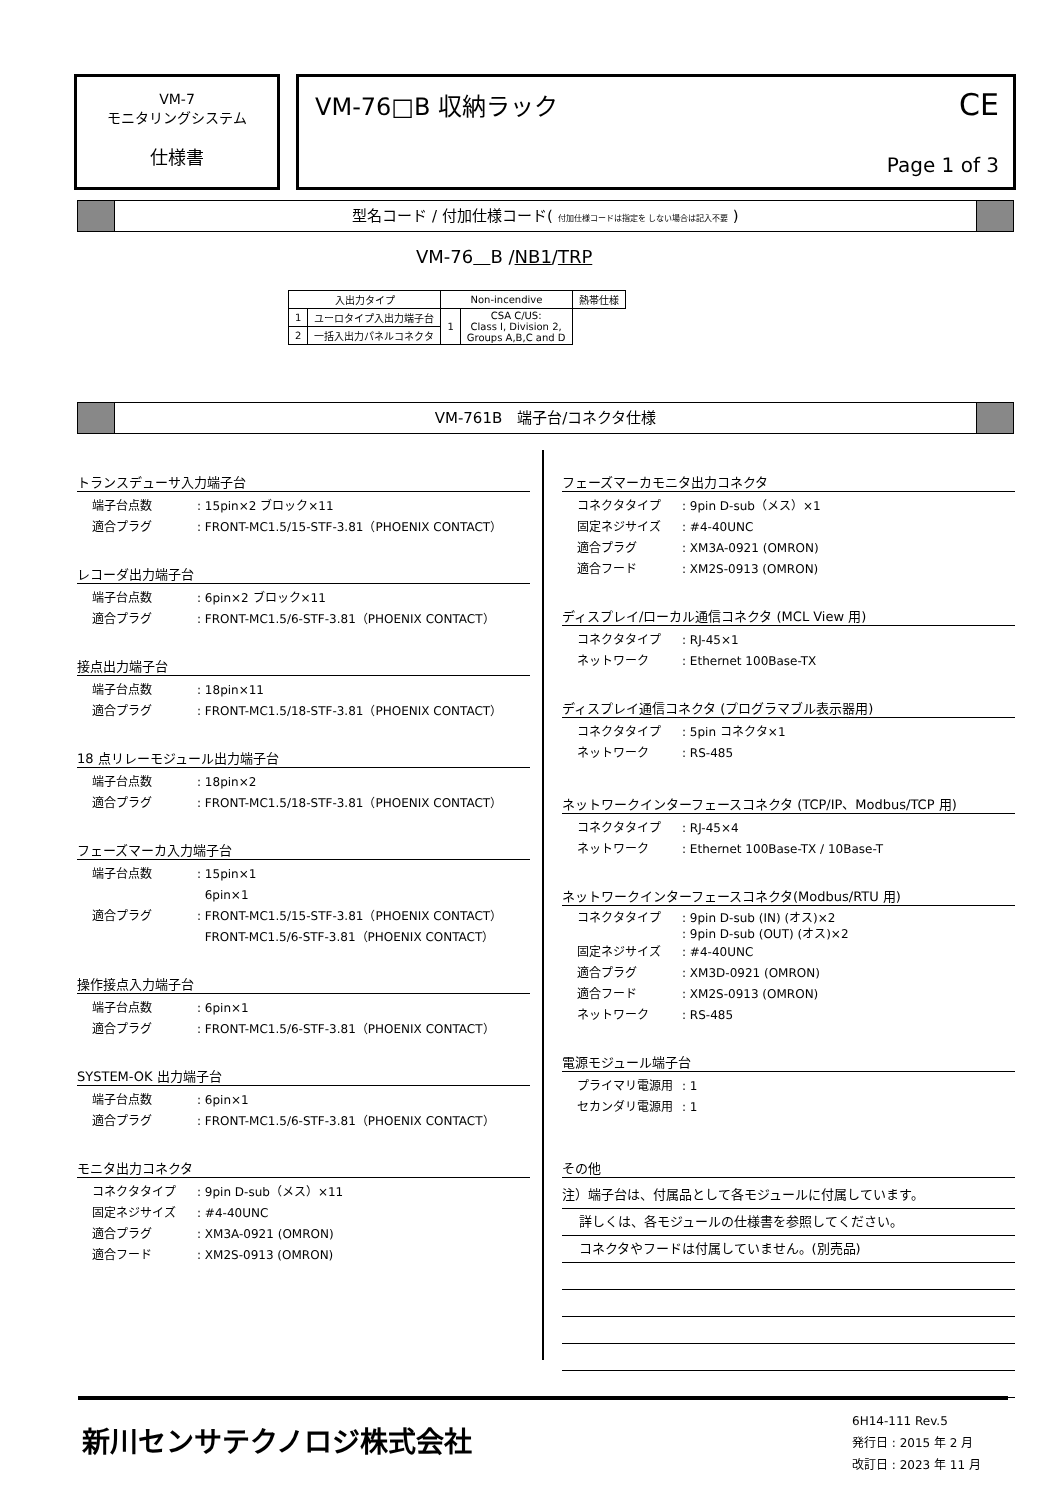VM-7
モニタリングシステム
仕様書
VM-76□B 収納ラック
CE
Page 1 of 3
型名コード / 付加仕様コード( 付加仕様コードは指定を しない場合は記入不要 )
VM-76 B /NB1/TRP
| 入出力タイプ | | Non-incendive | | 熱帯仕様 |
| 1 | ユーロタイプ入出力端子台 | 1 | CSA C/US: Class I, Division 2, Groups A,B,C and D | |
| 2 | 一括入出力パネルコネクタ | | | |
VM-761B　端子台/コネクタ仕様
トランスデューサ入力端子台
端子台点数: 15pin×2 ブロック×11
適合プラグ: FRONT-MC1.5/15-STF-3.81（PHOENIX CONTACT）
レコーダ出力端子台
端子台点数: 6pin×2 ブロック×11
適合プラグ: FRONT-MC1.5/6-STF-3.81（PHOENIX CONTACT）
接点出力端子台
端子台点数: 18pin×11
適合プラグ: FRONT-MC1.5/18-STF-3.81（PHOENIX CONTACT）
18 点リレーモジュール出力端子台
端子台点数: 18pin×2
適合プラグ: FRONT-MC1.5/18-STF-3.81（PHOENIX CONTACT）
フェーズマーカ入力端子台
端子台点数: 15pin×1
6pin×1
適合プラグ: FRONT-MC1.5/15-STF-3.81（PHOENIX CONTACT）
FRONT-MC1.5/6-STF-3.81（PHOENIX CONTACT）
操作接点入力端子台
端子台点数: 6pin×1
適合プラグ: FRONT-MC1.5/6-STF-3.81（PHOENIX CONTACT）
SYSTEM-OK 出力端子台
端子台点数: 6pin×1
適合プラグ: FRONT-MC1.5/6-STF-3.81（PHOENIX CONTACT）
モニタ出力コネクタ
コネクタタイプ: 9pin D-sub（メス）×11
固定ネジサイズ: #4-40UNC
適合プラグ: XM3A-0921 (OMRON)
適合フード: XM2S-0913 (OMRON)
フェーズマーカモニタ出力コネクタ
コネクタタイプ: 9pin D-sub（メス）×1
固定ネジサイズ: #4-40UNC
適合プラグ: XM3A-0921 (OMRON)
適合フード: XM2S-0913 (OMRON)
ディスプレイ/ローカル通信コネクタ (MCL View 用)
コネクタタイプ: RJ-45×1
ネットワーク: Ethernet 100Base-TX
ディスプレイ通信コネクタ (プログラマブル表示器用)
コネクタタイプ: 5pin コネクタ×1
ネットワーク: RS-485
ネットワークインターフェースコネクタ (TCP/IP、Modbus/TCP 用)
コネクタタイプ: RJ-45×4
ネットワーク: Ethernet 100Base-TX / 10Base-T
ネットワークインターフェースコネクタ(Modbus/RTU 用)
コネクタタイプ: 9pin D-sub (IN) (オス)×2
: 9pin D-sub (OUT) (オス)×2
固定ネジサイズ: #4-40UNC
適合プラグ: XM3D-0921 (OMRON)
適合フード: XM2S-0913 (OMRON)
ネットワーク: RS-485
電源モジュール端子台
プライマリ電源用: 1
セカンダリ電源用: 1
その他
注）端子台は、付属品として各モジュールに付属しています。
詳しくは、各モジュールの仕様書を参照してください。
コネクタやフードは付属していません。(別売品)
新川センサテクノロジ株式会社
6H14-111 Rev.5
発行日 : 2015 年 2 月
改訂日 : 2023 年 11 月